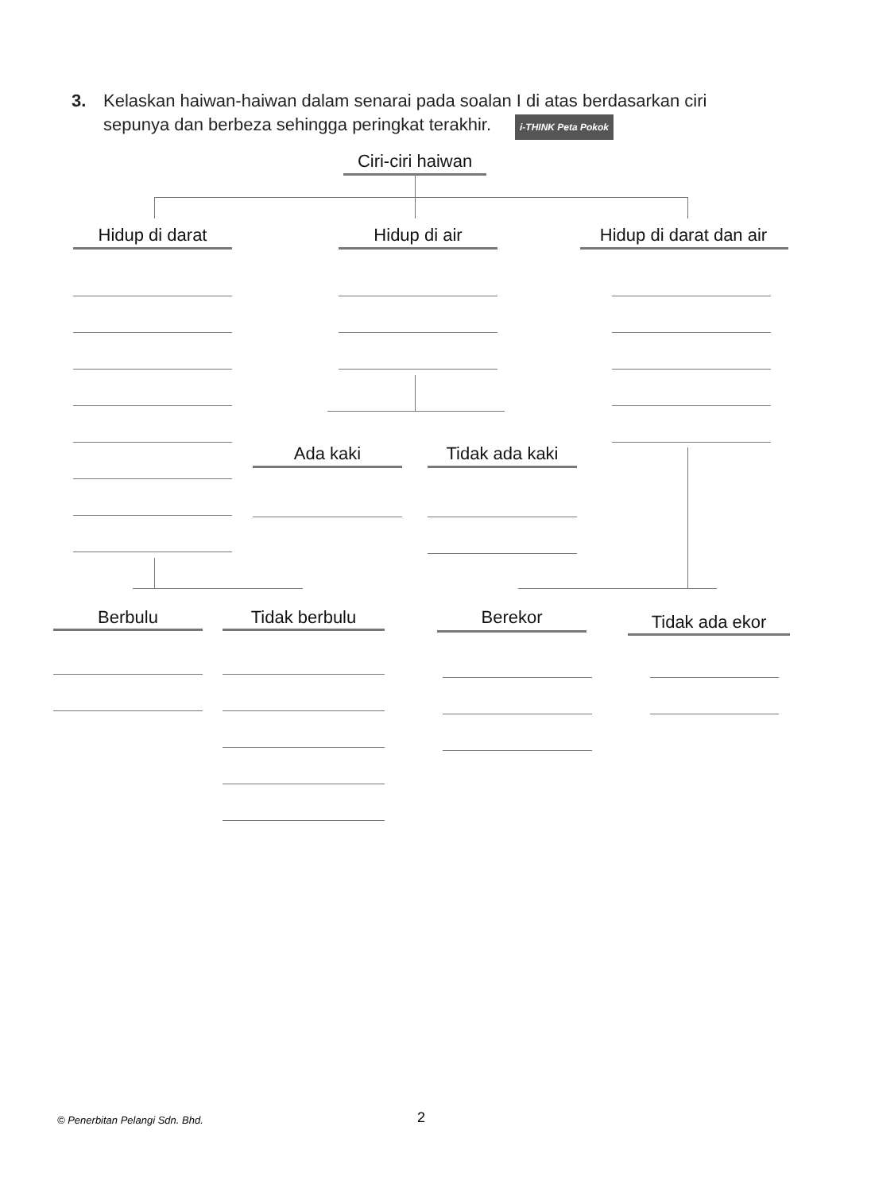3. Kelaskan haiwan-haiwan dalam senarai pada soalan I di atas berdasarkan ciri
sepunya dan berbeza sehingga peringkat terakhir. i-THINK Peta Pokok
Ciri-ciri haiwan
Hidup di darat Hidup di air
Hidup di darat dan air
Ada kaki Tidak ada kaki
Berbulu Tidak berbulu Berekor Tidak ada ekor
© Penerbitan Pelangi Sdn. Bhd. 2